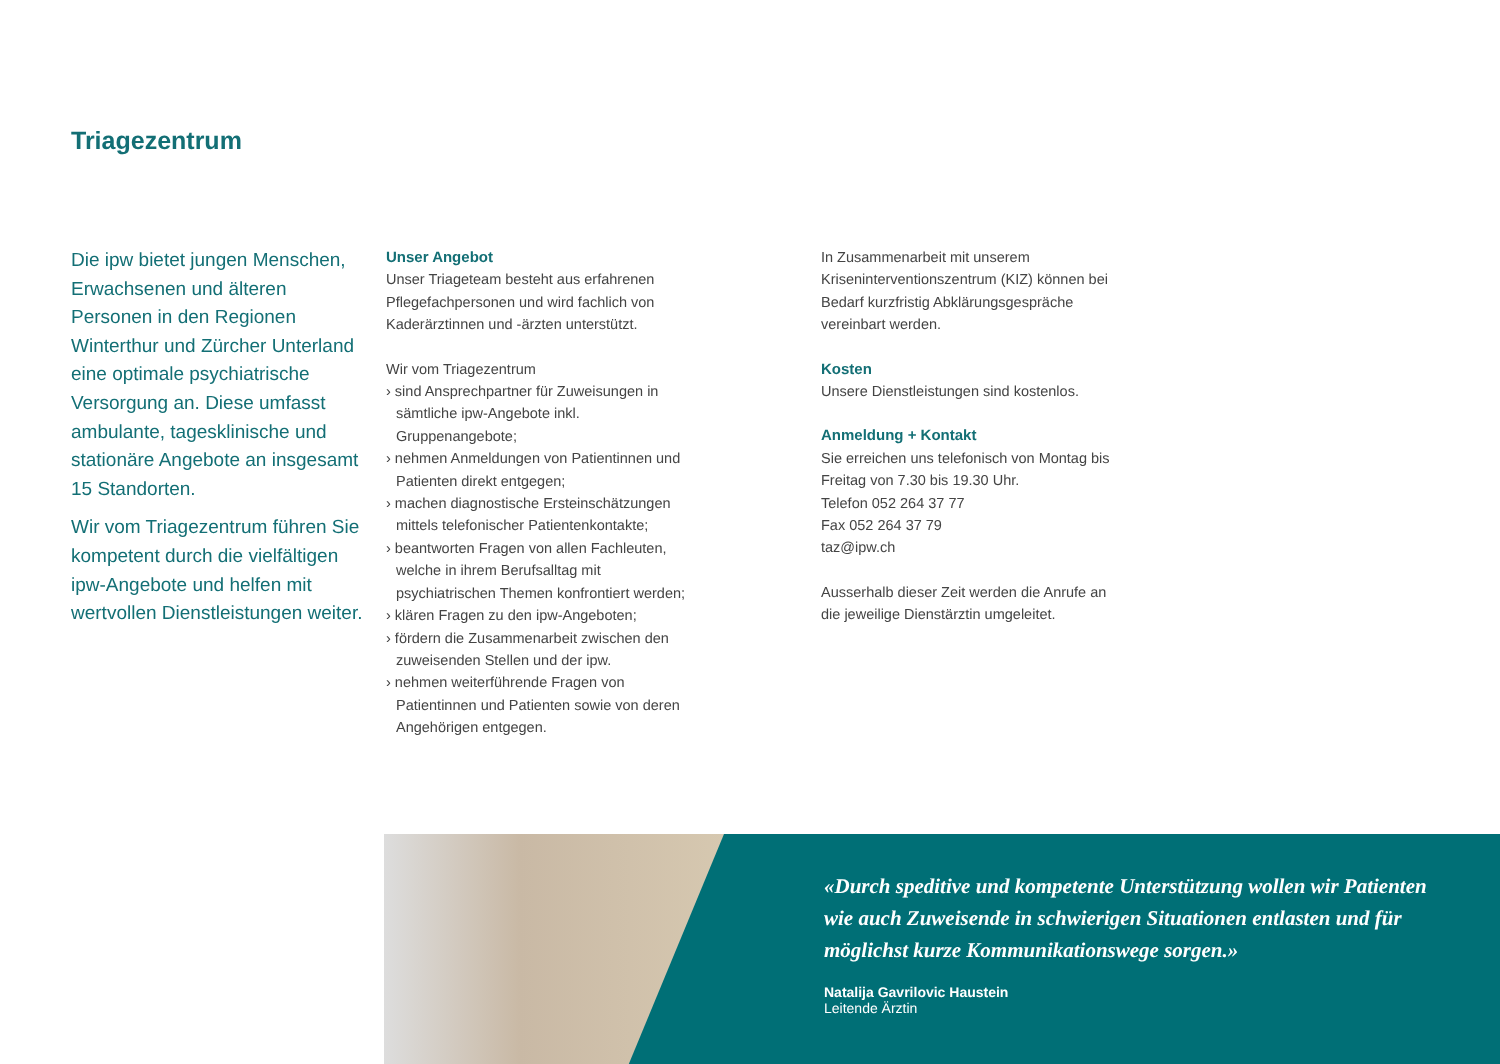Triagezentrum
Die ipw bietet jungen Menschen, Erwachsenen und älteren Personen in den Regionen Winterthur und Zürcher Unterland eine optimale psychiatrische Versorgung an. Diese umfasst ambulante, tagesklinische und stationäre Angebote an insgesamt 15 Standorten.
Wir vom Triagezentrum führen Sie kompetent durch die vielfältigen ipw-Angebote und helfen mit wertvollen Dienstleistungen weiter.
Unser Angebot
Unser Triageteam besteht aus erfahrenen Pflegefachpersonen und wird fachlich von Kaderärztinnen und -ärzten unterstützt.
Wir vom Triagezentrum
› sind Ansprechpartner für Zuweisungen in sämtliche ipw-Angebote inkl. Gruppenangebote;
› nehmen Anmeldungen von Patientinnen und Patienten direkt entgegen;
› machen diagnostische Ersteinschätzungen mittels telefonischer Patientenkontakte;
› beantworten Fragen von allen Fachleuten, welche in ihrem Berufsalltag mit psychiatrischen Themen konfrontiert werden;
› klären Fragen zu den ipw-Angeboten;
› fördern die Zusammenarbeit zwischen den zuweisenden Stellen und der ipw.
› nehmen weiterführende Fragen von Patientinnen und Patienten sowie von deren Angehörigen entgegen.
In Zusammenarbeit mit unserem Kriseninterventionszentrum (KIZ) können bei Bedarf kurzfristig Abklärungsgespräche vereinbart werden.
Kosten
Unsere Dienstleistungen sind kostenlos.
Anmeldung + Kontakt
Sie erreichen uns telefonisch von Montag bis Freitag von 7.30 bis 19.30 Uhr.
Telefon 052 264 37 77
Fax 052 264 37 79
taz@ipw.ch
Ausserhalb dieser Zeit werden die Anrufe an die jeweilige Dienstärztin umgeleitet.
«Durch speditive und kompetente Unterstützung wollen wir Patienten wie auch Zuweisende in schwierigen Situationen entlasten und für möglichst kurze Kommunikationswege sorgen.»
Natalija Gavrilovic Haustein
Leitende Ärztin